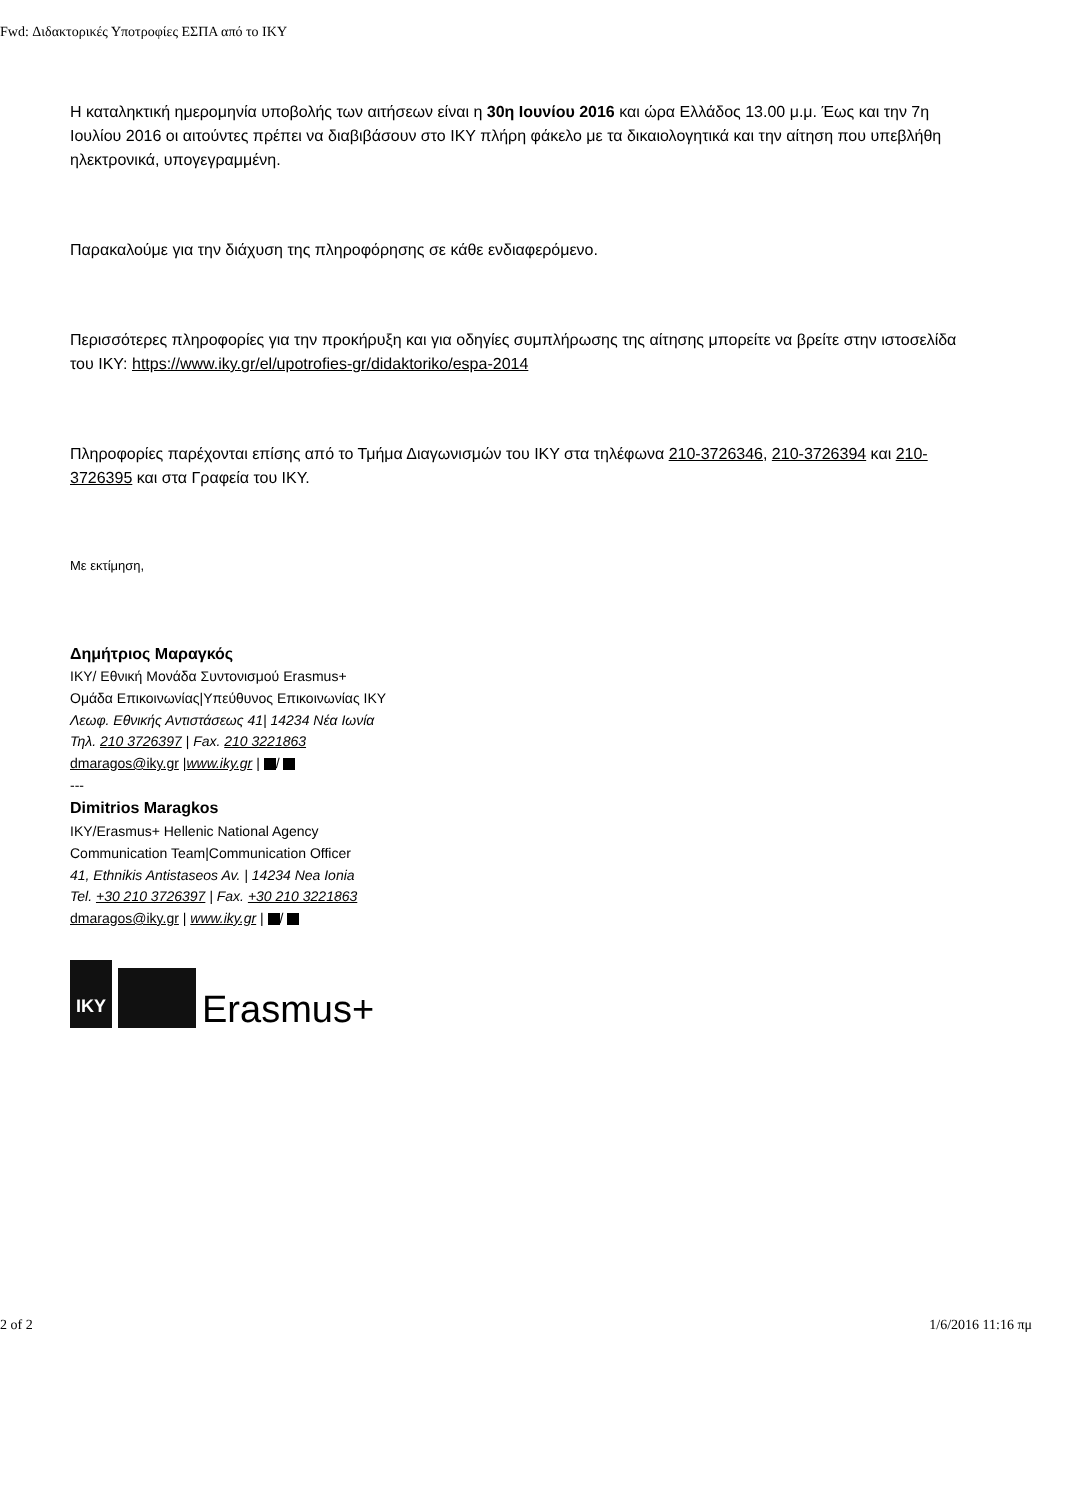Fwd: Διδακτορικές Υποτροφίες ΕΣΠΑ από το ΙΚΥ
Η καταληκτική ημερομηνία υποβολής των αιτήσεων είναι η 30η Ιουνίου 2016 και ώρα Ελλάδος 13.00 μ.μ. Έως και την 7η Ιουλίου 2016 οι αιτούντες πρέπει να διαβιβάσουν στο ΙΚΥ πλήρη φάκελο με τα δικαιολογητικά και την αίτηση που υπεβλήθη ηλεκτρονικά, υπογεγραμμένη.
Παρακαλούμε για την διάχυση της πληροφόρησης σε κάθε ενδιαφερόμενο.
Περισσότερες πληροφορίες για την προκήρυξη και για οδηγίες συμπλήρωσης της αίτησης μπορείτε να βρείτε στην ιστοσελίδα του ΙΚΥ: https://www.iky.gr/el/upotrofies-gr/didaktoriko/espa-2014
Πληροφορίες παρέχονται επίσης από το Τμήμα Διαγωνισμών του ΙΚΥ στα τηλέφωνα 210-3726346, 210-3726394 και 210-3726395 και στα Γραφεία του ΙΚΥ.
Με εκτίμηση,
Δημήτριος Μαραγκός
ΙΚΥ/ Εθνική Μονάδα Συντονισμού Erasmus+
Ομάδα Επικοινωνίας|Υπεύθυνος Επικοινωνίας ΙΚΥ
Λεωφ. Εθνικής Αντιστάσεως 41| 14234 Νέα Ιωνία
Τηλ. 210 3726397 | Fax. 210 3221863
dmaragos@iky.gr |www.iky.gr | /
---
Dimitrios Maragkos
IKY/Erasmus+ Hellenic National Agency
Communication Team|Communication Officer
41, Ethnikis Antistaseos Av. | 14234 Nea Ionia
Tel. +30 210 3726397 | Fax. +30 210 3221863
dmaragos@iky.gr | www.iky.gr | /
IKY
Erasmus+
2 of 2 1/6/2016 11:16 πμ